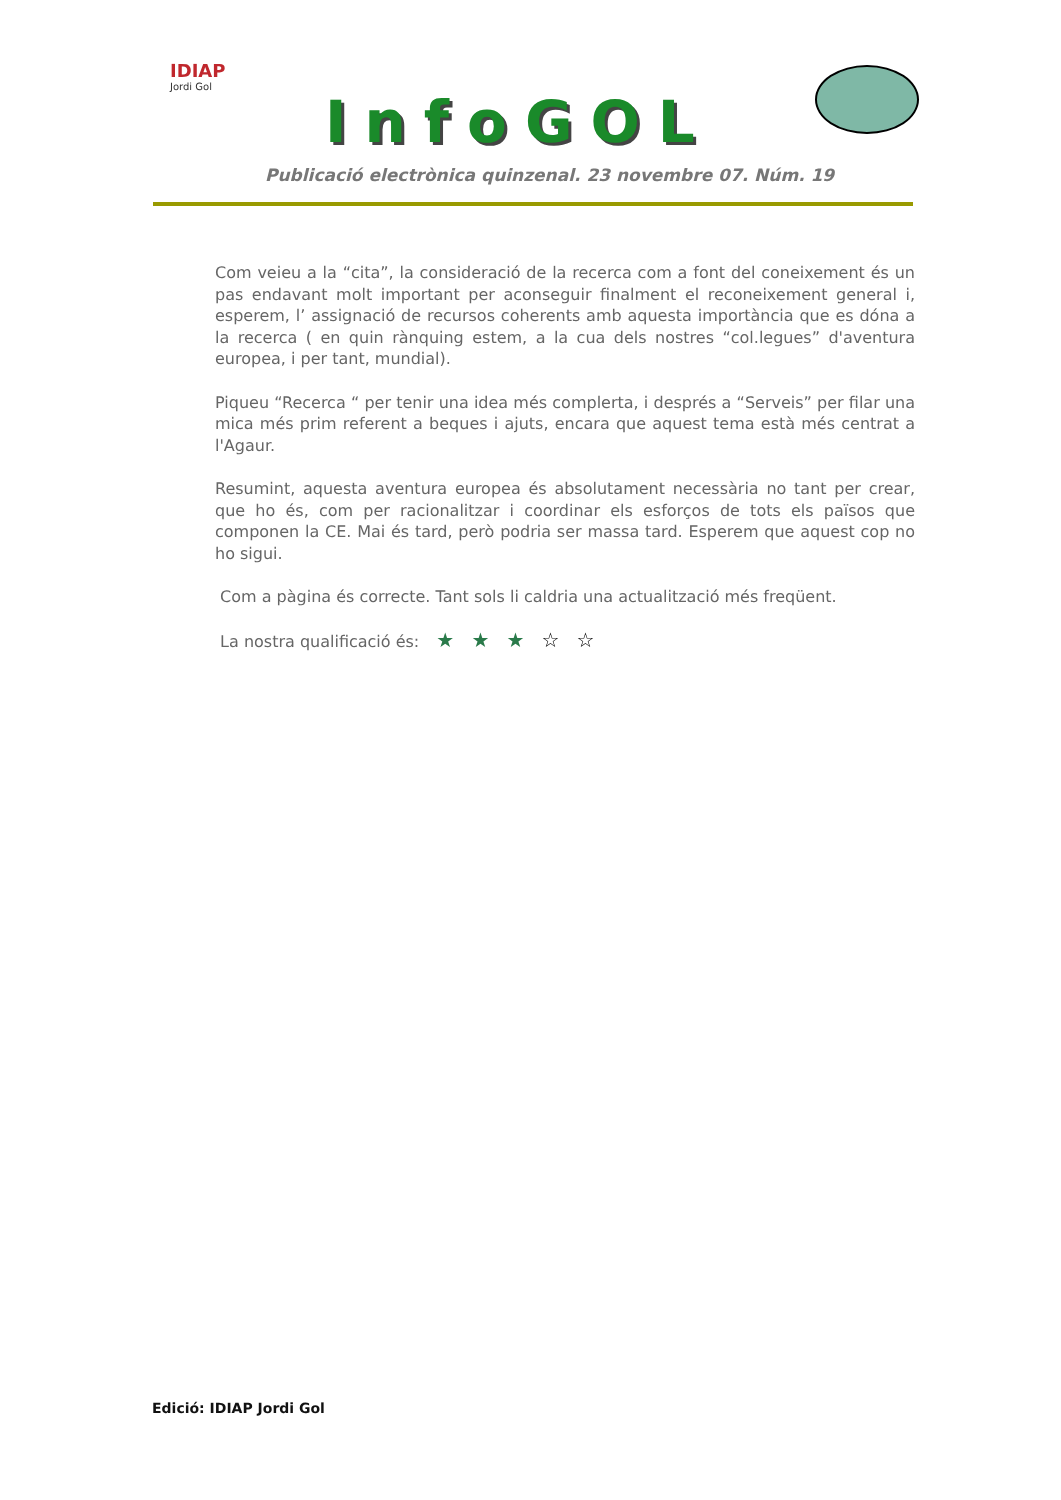IDIAP
Jordi Gol
InfoGOL
Publicació electrònica quinzenal. 23 novembre 07. Núm. 19
Com veieu a la “cita”, la consideració de la recerca com a font del coneixement és un pas endavant molt important per aconseguir finalment el reconeixement general i, esperem, l’ assignació de recursos coherents amb aquesta importància que es dóna a la recerca ( en quin rànquing estem, a la cua dels nostres “col.legues” d'aventura europea, i per tant, mundial).
Piqueu “Recerca “ per tenir una idea més complerta, i després a “Serveis” per filar una mica més prim referent a beques i ajuts, encara que aquest tema està més centrat a l'Agaur.
Resumint, aquesta aventura europea és absolutament necessària no tant per crear, que ho és, com per racionalitzar i coordinar els esforços de tots els països que componen la CE. Mai és tard, però podria ser massa tard. Esperem que aquest cop no ho sigui.
Com a pàgina és correcte. Tant sols li caldria una actualització més freqüent.
La nostra qualificació és: ★ ★ ★ ☆ ☆
Edició: IDIAP Jordi Gol